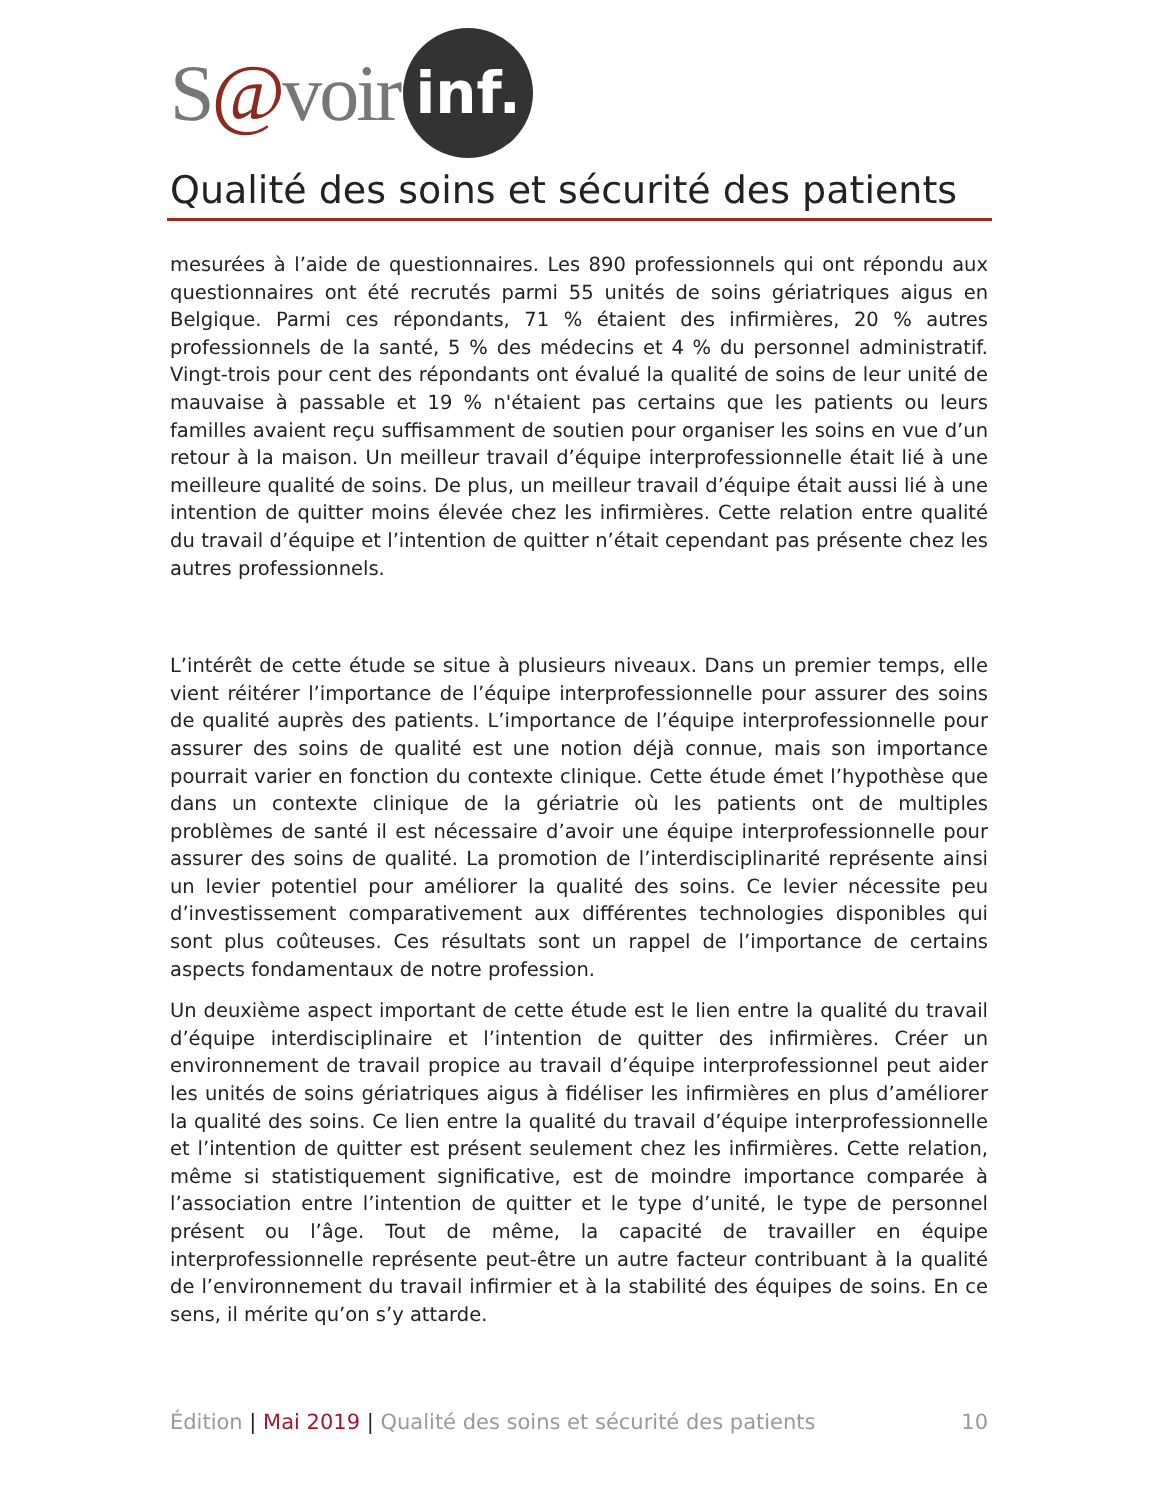S@voir inf.
Qualité des soins et sécurité des patients
mesurées à l’aide de questionnaires. Les 890 professionnels qui ont répondu aux questionnaires ont été recrutés parmi 55 unités de soins gériatriques aigus en Belgique. Parmi ces répondants, 71 % étaient des infirmières, 20 % autres professionnels de la santé, 5 % des médecins et 4 % du personnel administratif. Vingt-trois pour cent des répondants ont évalué la qualité de soins de leur unité de mauvaise à passable et 19 % n'étaient pas certains que les patients ou leurs familles avaient reçu suffisamment de soutien pour organiser les soins en vue d’un retour à la maison. Un meilleur travail d’équipe interprofessionnelle était lié à une meilleure qualité de soins. De plus, un meilleur travail d’équipe était aussi lié à une intention de quitter moins élevée chez les infirmières. Cette relation entre qualité du travail d’équipe et l’intention de quitter n’était cependant pas présente chez les autres professionnels.
L’intérêt de cette étude se situe à plusieurs niveaux. Dans un premier temps, elle vient réitérer l’importance de l’équipe interprofessionnelle pour assurer des soins de qualité auprès des patients. L’importance de l’équipe interprofessionnelle pour assurer des soins de qualité est une notion déjà connue, mais son importance pourrait varier en fonction du contexte clinique. Cette étude émet l’hypothèse que dans un contexte clinique de la gériatrie où les patients ont de multiples problèmes de santé il est nécessaire d’avoir une équipe interprofessionnelle pour assurer des soins de qualité. La promotion de l’interdisciplinarité représente ainsi un levier potentiel pour améliorer la qualité des soins. Ce levier nécessite peu d’investissement comparativement aux différentes technologies disponibles qui sont plus coûteuses. Ces résultats sont un rappel de l’importance de certains aspects fondamentaux de notre profession.
Un deuxième aspect important de cette étude est le lien entre la qualité du travail d’équipe interdisciplinaire et l’intention de quitter des infirmières. Créer un environnement de travail propice au travail d’équipe interprofessionnel peut aider les unités de soins gériatriques aigus à fidéliser les infirmières en plus d’améliorer la qualité des soins. Ce lien entre la qualité du travail d’équipe interprofessionnelle et l’intention de quitter est présent seulement chez les infirmières. Cette relation, même si statistiquement significative, est de moindre importance comparée à l’association entre l’intention de quitter et le type d’unité, le type de personnel présent ou l’âge. Tout de même, la capacité de travailler en équipe interprofessionnelle représente peut-être un autre facteur contribuant à la qualité de l’environnement du travail infirmier et à la stabilité des équipes de soins. En ce sens, il mérite qu’on s’y attarde.
Édition | Mai 2019 | Qualité des soins et sécurité des patients 10